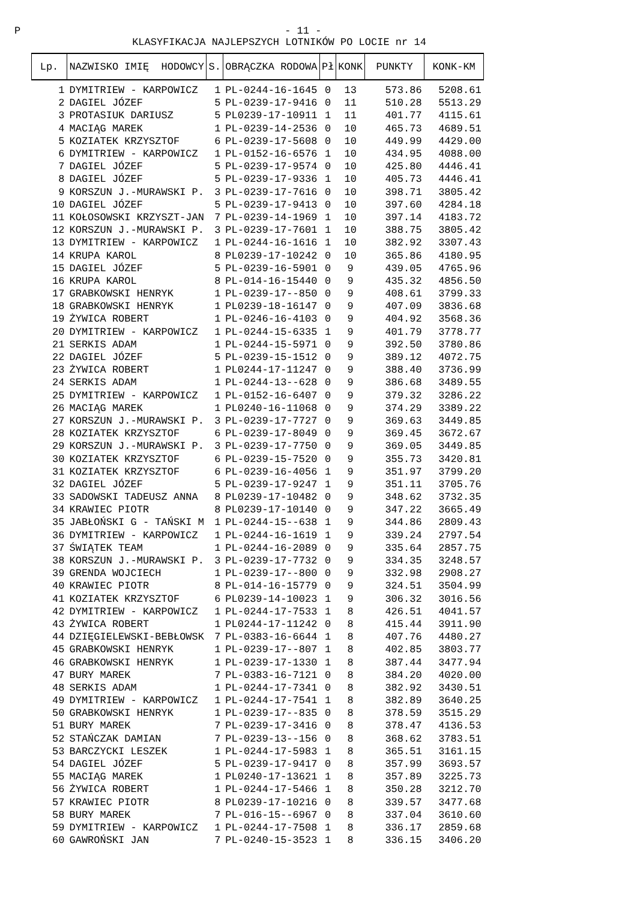P - 11 -
KLASYFIKACJA NAJLEPSZYCH LOTNIKÓW PO LOCIE nr 14
| Lp. | NAZWISKO IMIĘ HODOWCY | S. | OBRĄCZKA RODOWA | Pł | KONK | PUNKTY | KONK-KM |
| --- | --- | --- | --- | --- | --- | --- | --- |
| 1 | DYMITRIEW - KARPOWICZ | 1 | PL-0244-16-1645 | 0 | 13 | 573.86 | 5208.61 |
| 2 | DAGIEL JÓZEF | 5 | PL-0239-17-9416 | 0 | 11 | 510.28 | 5513.29 |
| 3 | PROTASIUK DARIUSZ | 5 | PL0239-17-10911 | 1 | 11 | 401.77 | 4115.61 |
| 4 | MACIĄG MAREK | 1 | PL-0239-14-2536 | 0 | 10 | 465.73 | 4689.51 |
| 5 | KOZIATEK KRZYSZTOF | 6 | PL-0239-17-5608 | 0 | 10 | 449.99 | 4429.00 |
| 6 | DYMITRIEW - KARPOWICZ | 1 | PL-0152-16-6576 | 1 | 10 | 434.95 | 4088.00 |
| 7 | DAGIEL JÓZEF | 5 | PL-0239-17-9574 | 0 | 10 | 425.80 | 4446.41 |
| 8 | DAGIEL JÓZEF | 5 | PL-0239-17-9336 | 1 | 10 | 405.73 | 4446.41 |
| 9 | KORSZUN J.-MURAWSKI P. | 3 | PL-0239-17-7616 | 0 | 10 | 398.71 | 3805.42 |
| 10 | DAGIEL JÓZEF | 5 | PL-0239-17-9413 | 0 | 10 | 397.60 | 4284.18 |
| 11 | KOŁOSOWSKI KRZYSZT-JAN | 7 | PL-0239-14-1969 | 1 | 10 | 397.14 | 4183.72 |
| 12 | KORSZUN J.-MURAWSKI P. | 3 | PL-0239-17-7601 | 1 | 10 | 388.75 | 3805.42 |
| 13 | DYMITRIEW - KARPOWICZ | 1 | PL-0244-16-1616 | 1 | 10 | 382.92 | 3307.43 |
| 14 | KRUPA KAROL | 8 | PL0239-17-10242 | 0 | 10 | 365.86 | 4180.95 |
| 15 | DAGIEL JÓZEF | 5 | PL-0239-16-5901 | 0 | 9 | 439.05 | 4765.96 |
| 16 | KRUPA KAROL | 8 | PL-014-16-15440 | 0 | 9 | 435.32 | 4856.50 |
| 17 | GRABKOWSKI HENRYK | 1 | PL-0239-17--850 | 0 | 9 | 408.61 | 3799.33 |
| 18 | GRABKOWSKI HENRYK | 1 | PL0239-18-16147 | 0 | 9 | 407.09 | 3836.68 |
| 19 | ŻYWICA ROBERT | 1 | PL-0246-16-4103 | 0 | 9 | 404.92 | 3568.36 |
| 20 | DYMITRIEW - KARPOWICZ | 1 | PL-0244-15-6335 | 1 | 9 | 401.79 | 3778.77 |
| 21 | SERKIS ADAM | 1 | PL-0244-15-5971 | 0 | 9 | 392.50 | 3780.86 |
| 22 | DAGIEL JÓZEF | 5 | PL-0239-15-1512 | 0 | 9 | 389.12 | 4072.75 |
| 23 | ŻYWICA ROBERT | 1 | PL0244-17-11247 | 0 | 9 | 388.40 | 3736.99 |
| 24 | SERKIS ADAM | 1 | PL-0244-13--628 | 0 | 9 | 386.68 | 3489.55 |
| 25 | DYMITRIEW - KARPOWICZ | 1 | PL-0152-16-6407 | 0 | 9 | 379.32 | 3286.22 |
| 26 | MACIĄG MAREK | 1 | PL0240-16-11068 | 0 | 9 | 374.29 | 3389.22 |
| 27 | KORSZUN J.-MURAWSKI P. | 3 | PL-0239-17-7727 | 0 | 9 | 369.63 | 3449.85 |
| 28 | KOZIATEK KRZYSZTOF | 6 | PL-0239-17-8049 | 0 | 9 | 369.45 | 3672.67 |
| 29 | KORSZUN J.-MURAWSKI P. | 3 | PL-0239-17-7750 | 0 | 9 | 369.05 | 3449.85 |
| 30 | KOZIATEK KRZYSZTOF | 6 | PL-0239-15-7520 | 0 | 9 | 355.73 | 3420.81 |
| 31 | KOZIATEK KRZYSZTOF | 6 | PL-0239-16-4056 | 1 | 9 | 351.97 | 3799.20 |
| 32 | DAGIEL JÓZEF | 5 | PL-0239-17-9247 | 1 | 9 | 351.11 | 3705.76 |
| 33 | SADOWSKI TADEUSZ ANNA | 8 | PL0239-17-10482 | 0 | 9 | 348.62 | 3732.35 |
| 34 | KRAWIEC PIOTR | 8 | PL0239-17-10140 | 0 | 9 | 347.22 | 3665.49 |
| 35 | JABŁOŃSKI G - TAŃSKI M | 1 | PL-0244-15--638 | 1 | 9 | 344.86 | 2809.43 |
| 36 | DYMITRIEW - KARPOWICZ | 1 | PL-0244-16-1619 | 1 | 9 | 339.24 | 2797.54 |
| 37 | ŚWIĄTEK TEAM | 1 | PL-0244-16-2089 | 0 | 9 | 335.64 | 2857.75 |
| 38 | KORSZUN J.-MURAWSKI P. | 3 | PL-0239-17-7732 | 0 | 9 | 334.35 | 3248.57 |
| 39 | GRENDA WOJCIECH | 1 | PL-0239-17--800 | 0 | 9 | 332.98 | 2908.27 |
| 40 | KRAWIEC PIOTR | 8 | PL-014-16-15779 | 0 | 9 | 324.51 | 3504.99 |
| 41 | KOZIATEK KRZYSZTOF | 6 | PL0239-14-10023 | 1 | 9 | 306.32 | 3016.56 |
| 42 | DYMITRIEW - KARPOWICZ | 1 | PL-0244-17-7533 | 1 | 8 | 426.51 | 4041.57 |
| 43 | ŻYWICA ROBERT | 1 | PL0244-17-11242 | 0 | 8 | 415.44 | 3911.90 |
| 44 | DZIĘGIELEWSKI-BEBŁOWSK | 7 | PL-0383-16-6644 | 1 | 8 | 407.76 | 4480.27 |
| 45 | GRABKOWSKI HENRYK | 1 | PL-0239-17--807 | 1 | 8 | 402.85 | 3803.77 |
| 46 | GRABKOWSKI HENRYK | 1 | PL-0239-17-1330 | 1 | 8 | 387.44 | 3477.94 |
| 47 | BURY MAREK | 7 | PL-0383-16-7121 | 0 | 8 | 384.20 | 4020.00 |
| 48 | SERKIS ADAM | 1 | PL-0244-17-7341 | 0 | 8 | 382.92 | 3430.51 |
| 49 | DYMITRIEW - KARPOWICZ | 1 | PL-0244-17-7541 | 1 | 8 | 382.89 | 3640.25 |
| 50 | GRABKOWSKI HENRYK | 1 | PL-0239-17--835 | 0 | 8 | 378.59 | 3515.29 |
| 51 | BURY MAREK | 7 | PL-0239-17-3416 | 0 | 8 | 378.47 | 4136.53 |
| 52 | STAŃCZAK DAMIAN | 7 | PL-0239-13--156 | 0 | 8 | 368.62 | 3783.51 |
| 53 | BARCZYCKI LESZEK | 1 | PL-0244-17-5983 | 1 | 8 | 365.51 | 3161.15 |
| 54 | DAGIEL JÓZEF | 5 | PL-0239-17-9417 | 0 | 8 | 357.99 | 3693.57 |
| 55 | MACIĄG MAREK | 1 | PL0240-17-13621 | 1 | 8 | 357.89 | 3225.73 |
| 56 | ŻYWICA ROBERT | 1 | PL-0244-17-5466 | 1 | 8 | 350.28 | 3212.70 |
| 57 | KRAWIEC PIOTR | 8 | PL0239-17-10216 | 0 | 8 | 339.57 | 3477.68 |
| 58 | BURY MAREK | 7 | PL-016-15--6967 | 0 | 8 | 337.04 | 3610.60 |
| 59 | DYMITRIEW - KARPOWICZ | 1 | PL-0244-17-7508 | 1 | 8 | 336.17 | 2859.68 |
| 60 | GAWROŃSKI JAN | 7 | PL-0240-15-3523 | 1 | 8 | 336.15 | 3406.20 |